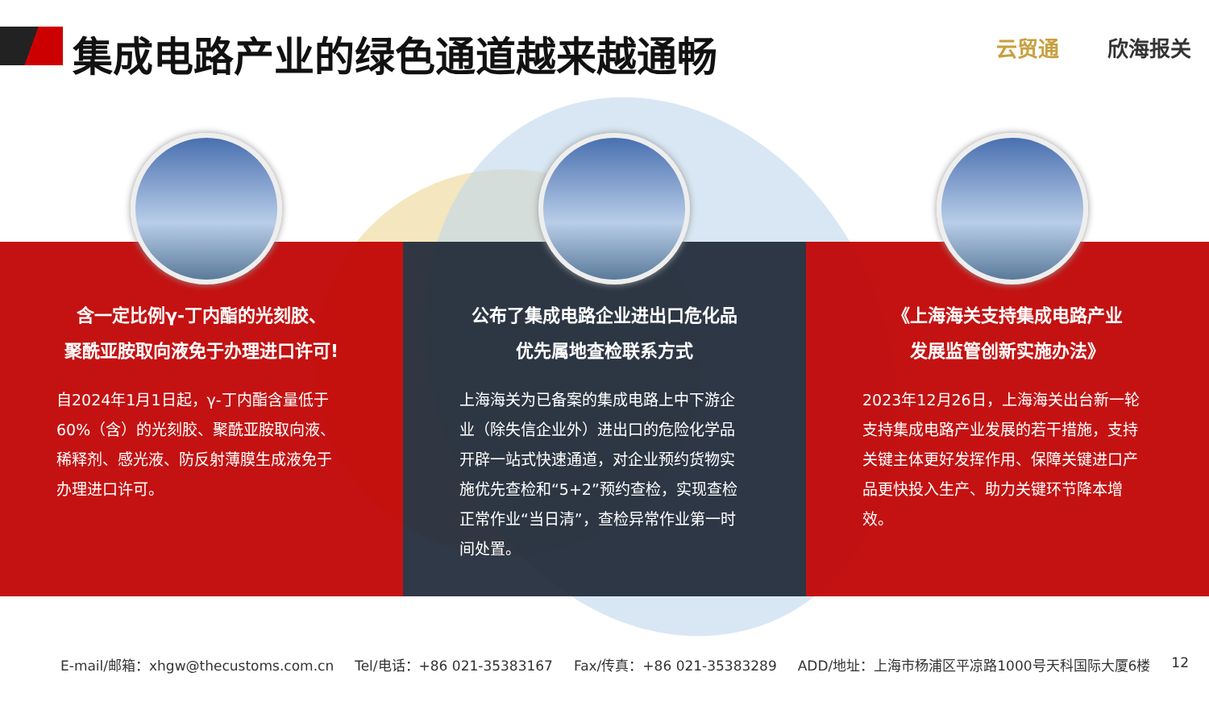集成电路产业的绿色通道越来越通畅 云贸通 欣海报关
含一定比例γ-丁内酯的光刻胶、
聚酰亚胺取向液免于办理进口许可!
自2024年1月1日起，γ-丁内酯含量低于60%（含）的光刻胶、聚酰亚胺取向液、稀释剂、感光液、防反射薄膜生成液免于办理进口许可。
公布了集成电路企业进出口危化品
优先属地查检联系方式
上海海关为已备案的集成电路上中下游企业（除失信企业外）进出口的危险化学品开辟一站式快速通道，对企业预约货物实施优先查检和“5+2”预约查检，实现查检正常作业“当日清”，查检异常作业第一时间处置。
《上海海关支持集成电路产业
发展监管创新实施办法》
2023年12月26日，上海海关出台新一轮支持集成电路产业发展的若干措施，支持关键主体更好发挥作用、保障关键进口产品更快投入生产、助力关键环节降本增效。
E-mail/邮箱：xhgw@thecustoms.com.cn Tel/电话：+86 021-35383167 Fax/传真：+86 021-35383289 ADD/地址：上海市杨浦区平凉路1000号天科国际大厦6楼 12